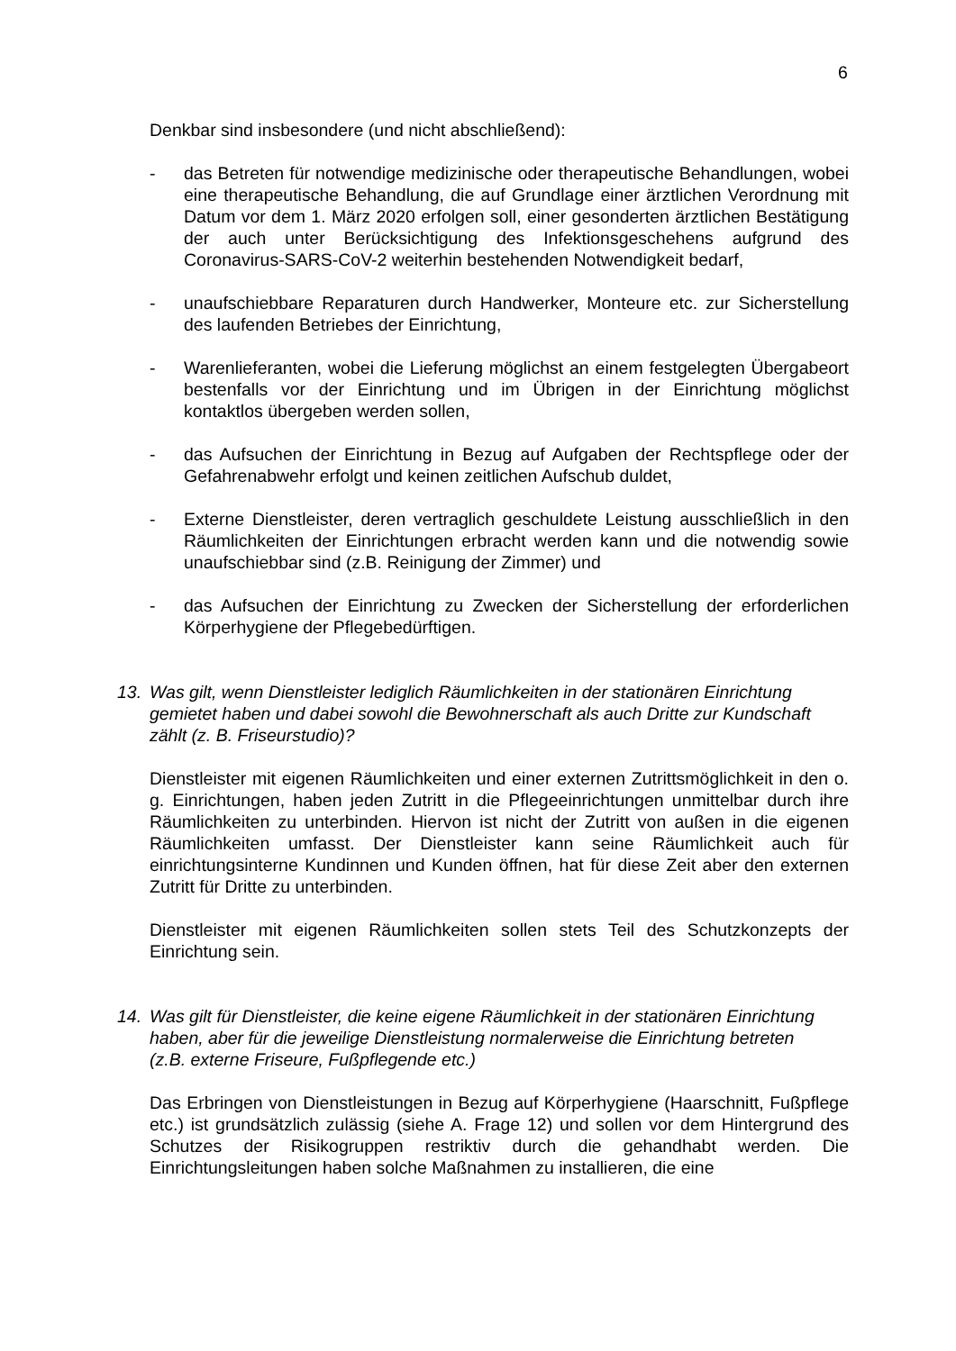6
Denkbar sind insbesondere (und nicht abschließend):
- das Betreten für notwendige medizinische oder therapeutische Behandlungen, wobei eine therapeutische Behandlung, die auf Grundlage einer ärztlichen Verordnung mit Datum vor dem 1. März 2020 erfolgen soll, einer gesonderten ärztlichen Bestätigung der auch unter Berücksichtigung des Infektionsgesche­hens aufgrund des Coronavirus-SARS-CoV-2 weiterhin bestehenden Notwen­digkeit bedarf,
- unaufschiebbare Reparaturen durch Handwerker, Monteure etc. zur Sicher­stellung des laufenden Betriebes der Einrichtung,
- Warenlieferanten, wobei die Lieferung möglichst an einem festgelegten Über­gabeort bestenfalls vor der Einrichtung und im Übrigen in der Einrichtung mög­lichst kontaktlos übergeben werden sollen,
- das Aufsuchen der Einrichtung in Bezug auf Aufgaben der Rechtspflege oder der Gefahrenabwehr erfolgt und keinen zeitlichen Aufschub duldet,
- Externe Dienstleister, deren vertraglich geschuldete Leistung ausschließlich in den Räumlichkeiten der Einrichtungen erbracht werden kann und die notwen­dig sowie unaufschiebbar sind (z.B. Reinigung der Zimmer) und
- das Aufsuchen der Einrichtung zu Zwecken der Sicherstellung der erforderlichen Körperhygiene der Pflegebedürftigen.
13. Was gilt, wenn Dienstleister lediglich Räumlichkeiten in der stationären Einrich­tung gemietet haben und dabei sowohl die Bewohnerschaft als auch Dritte zur Kundschaft zählt (z. B. Friseurstudio)?
Dienstleister mit eigenen Räumlichkeiten und einer externen Zutrittsmöglichkeit in den o. g. Einrichtungen, haben jeden Zutritt in die Pflegeeinrichtungen unmittelbar durch ihre Räumlichkeiten zu unterbinden. Hiervon ist nicht der Zutritt von außen in die eigenen Räumlichkeiten umfasst. Der Dienstleister kann seine Räumlichkeit auch für einrichtungsinterne Kundinnen und Kunden öffnen, hat für diese Zeit aber den externen Zutritt für Dritte zu unterbinden.
Dienstleister mit eigenen Räumlichkeiten sollen stets Teil des Schutzkonzepts der Einrichtung sein.
14. Was gilt für Dienstleister, die keine eigene Räumlichkeit in der stationären Ein­richtung haben, aber für die jeweilige Dienstleistung normalerweise die Einrich­tung betreten (z.B. externe Friseure, Fußpflegende etc.)
Das Erbringen von Dienstleistungen in Bezug auf Körperhygiene (Haarschnitt, Fußpflege etc.) ist grundsätzlich zulässig (siehe A. Frage 12) und sollen vor dem Hintergrund des Schutzes der Risikogruppen restriktiv durch die gehandhabt wer­den. Die Einrichtungsleitungen haben solche Maßnahmen zu installieren, die eine